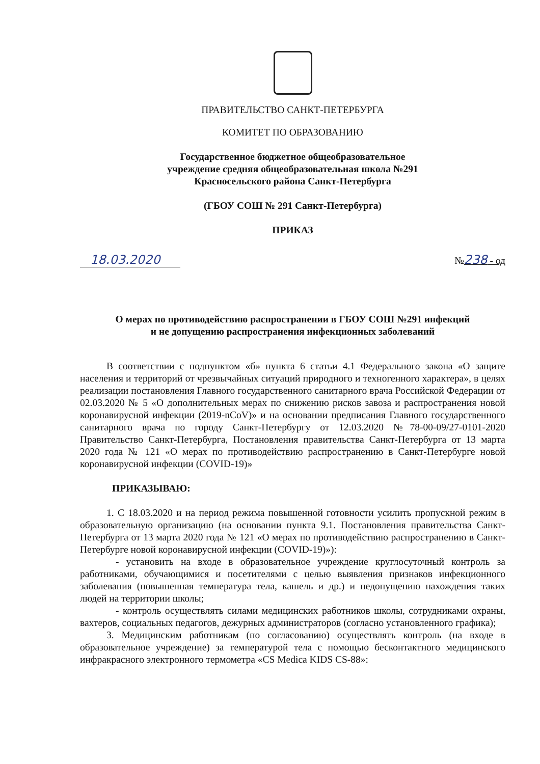ПРАВИТЕЛЬСТВО САНКТ-ПЕТЕРБУРГА
КОМИТЕТ ПО ОБРАЗОВАНИЮ
Государственное бюджетное общеобразовательное
учреждение средняя общеобразовательная школа №291
Красносельского района Санкт-Петербурга
(ГБОУ СОШ № 291 Санкт-Петербурга)
ПРИКАЗ
18.03.2020 №238 - од
О мерах по противодействию распространении в ГБОУ СОШ №291 инфекций
и не допущению распространения инфекционных заболеваний
В соответствии с подпунктом «б» пункта 6 статьи 4.1 Федерального закона «О защите населения и территорий от чрезвычайных ситуаций природного и техногенного характера», в целях реализации постановления Главного государственного санитарного врача Российской Федерации от 02.03.2020 № 5 «О дополнительных мерах по снижению рисков завоза и распространения новой коронавирусной инфекции (2019-nCoV)» и на основании предписания Главного государственного санитарного врача по городу Санкт-Петербургу от 12.03.2020 №78-00-09/27-0101-2020 Правительство Санкт-Петербурга, Постановления правительства Санкт-Петербурга от 13 марта 2020 года № 121 «О мерах по противодействию распространению в Санкт-Петербурге новой коронавирусной инфекции (COVID-19)»
ПРИКАЗЫВАЮ:
1. С 18.03.2020 и на период режима повышенной готовности усилить пропускной режим в образовательную организацию (на основании пункта 9.1. Постановления правительства Санкт-Петербурга от 13 марта 2020 года № 121 «О мерах по противодействию распространению в Санкт-Петербурге новой коронавирусной инфекции (COVID-19)»):
- установить на входе в образовательное учреждение круглосуточный контроль за работниками, обучающимися и посетителями с целью выявления признаков инфекционного заболевания (повышенная температура тела, кашель и др.) и недопущению нахождения таких людей на территории школы;
- контроль осуществлять силами медицинских работников школы, сотрудниками охраны, вахтеров, социальных педагогов, дежурных администраторов (согласно установленного графика);
3. Медицинским работникам (по согласованию) осуществлять контроль (на входе в образовательное учреждение) за температурой тела с помощью бесконтактного медицинского инфракрасного электронного термометра «CS Medica KIDS CS-88»: